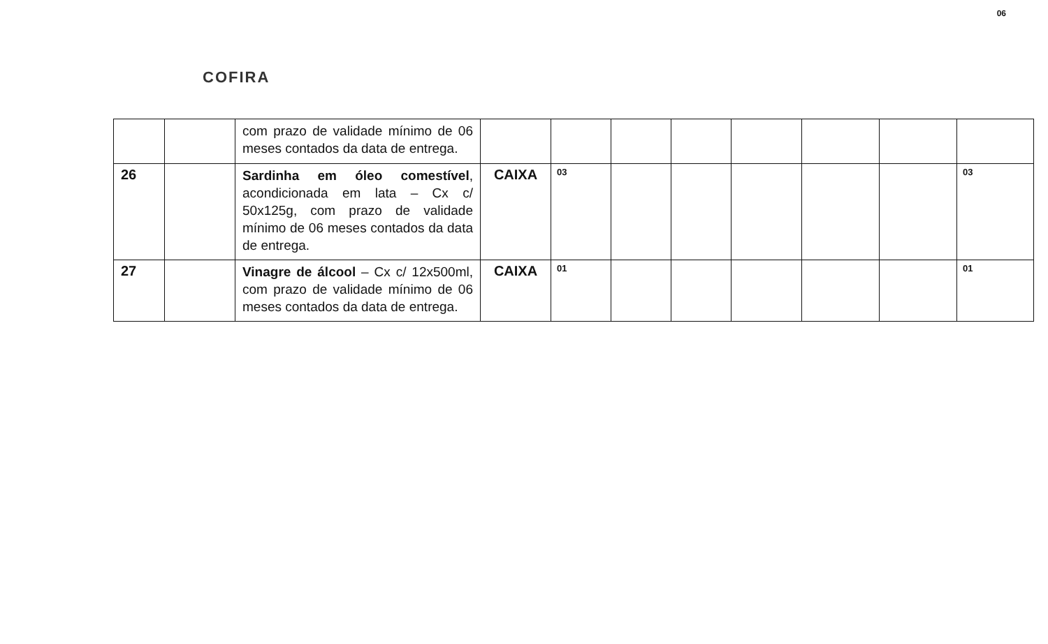COFIRA
06
| | | com prazo de validade mínimo de 06 meses contados da data de entrega. | | | | | | | | |
| 26 | | Sardinha em óleo comestível , acondicionada em lata – Cx c/ 50x125g, com prazo de validade mínimo de 06 meses contados da data de entrega. | CAIXA | 03 | | | | | | 03 |
| 27 | | Vinagre de álcool – Cx c/ 12x500ml, com prazo de validade mínimo de 06 meses contados da data de entrega. | CAIXA | 01 | | | | | | 01 |